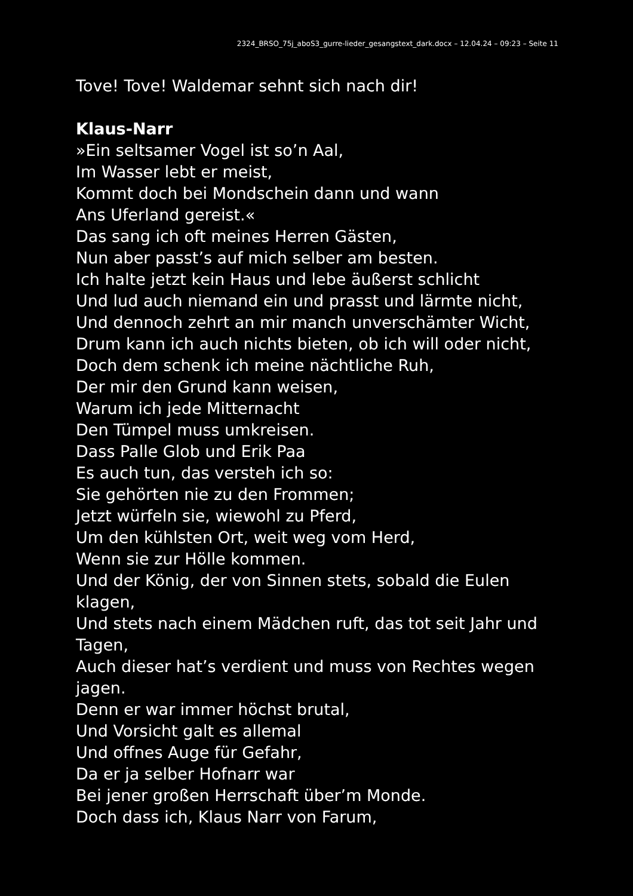2324_BRSO_75j_aboS3_gurre-lieder_gesangstext_dark.docx – 12.04.24 – 09:23 – Seite 11
Tove! Tove! Waldemar sehnt sich nach dir!
Klaus-Narr
»Ein seltsamer Vogel ist so’n Aal,
Im Wasser lebt er meist,
Kommt doch bei Mondschein dann und wann
Ans Uferland gereist.«
Das sang ich oft meines Herren Gästen,
Nun aber passt’s auf mich selber am besten.
Ich halte jetzt kein Haus und lebe äußerst schlicht
Und lud auch niemand ein und prasst und lärmte nicht,
Und dennoch zehrt an mir manch unverschämter Wicht,
Drum kann ich auch nichts bieten, ob ich will oder nicht,
Doch dem schenk ich meine nächtliche Ruh,
Der mir den Grund kann weisen,
Warum ich jede Mitternacht
Den Tümpel muss umkreisen.
Dass Palle Glob und Erik Paa
Es auch tun, das versteh ich so:
Sie gehörten nie zu den Frommen;
Jetzt würfeln sie, wiewohl zu Pferd,
Um den kühlsten Ort, weit weg vom Herd,
Wenn sie zur Hölle kommen.
Und der König, der von Sinnen stets, sobald die Eulen klagen,
Und stets nach einem Mädchen ruft, das tot seit Jahr und Tagen,
Auch dieser hat’s verdient und muss von Rechtes wegen jagen.
Denn er war immer höchst brutal,
Und Vorsicht galt es allemal
Und offnes Auge für Gefahr,
Da er ja selber Hofnarr war
Bei jener großen Herrschaft über’m Monde.
Doch dass ich, Klaus Narr von Farum,